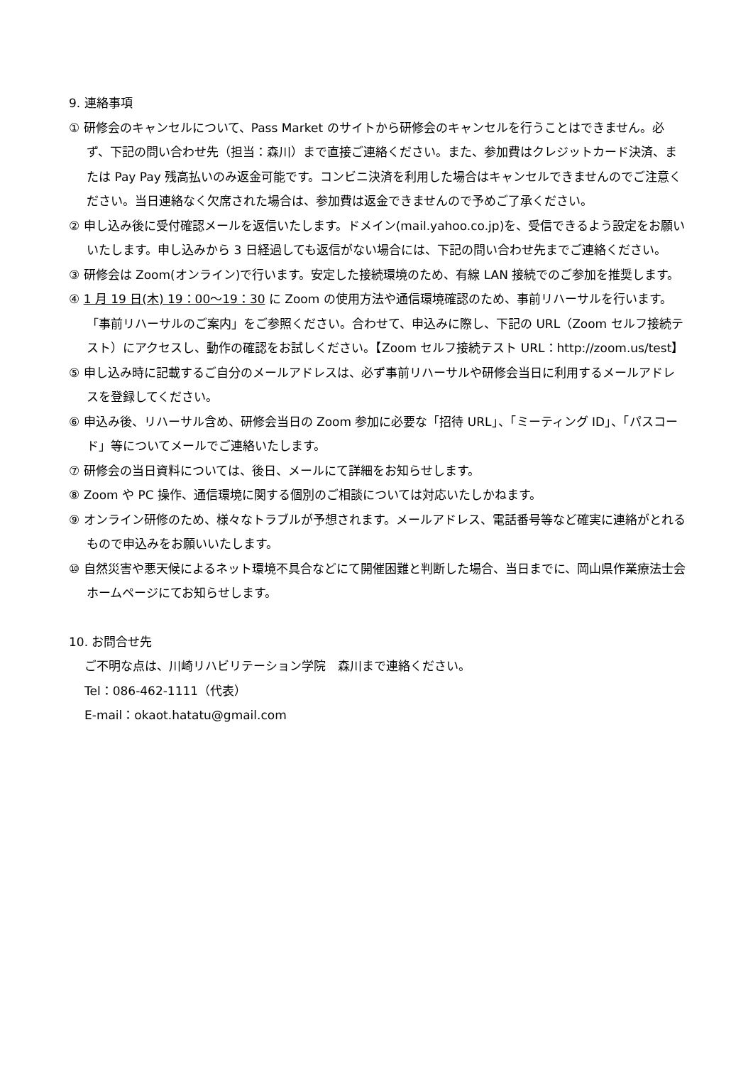9. 連絡事項
① 研修会のキャンセルについて、Pass Market のサイトから研修会のキャンセルを行うことはできません。必ず、下記の問い合わせ先（担当：森川）まで直接ご連絡ください。また、参加費はクレジットカード決済、または Pay Pay 残高払いのみ返金可能です。コンビニ決済を利用した場合はキャンセルできませんのでご注意ください。当日連絡なく欠席された場合は、参加費は返金できませんので予めご了承ください。
② 申し込み後に受付確認メールを返信いたします。ドメイン(mail.yahoo.co.jp)を、受信できるよう設定をお願いいたします。申し込みから 3 日経過しても返信がない場合には、下記の問い合わせ先までご連絡ください。
③ 研修会は Zoom(オンライン)で行います。安定した接続環境のため、有線 LAN 接続でのご参加を推奨します。
④ 1 月 19 日(木) 19：00～19：30 に Zoom の使用方法や通信環境確認のため、事前リハーサルを行います。「事前リハーサルのご案内」をご参照ください。合わせて、申込みに際し、下記の URL（Zoom セルフ接続テスト）にアクセスし、動作の確認をお試しください。【Zoom セルフ接続テスト URL：http://zoom.us/test】
⑤ 申し込み時に記載するご自分のメールアドレスは、必ず事前リハーサルや研修会当日に利用するメールアドレスを登録してください。
⑥ 申込み後、リハーサル含め、研修会当日の Zoom 参加に必要な「招待 URL」、「ミーティング ID」、「パスコード」等についてメールでご連絡いたします。
⑦ 研修会の当日資料については、後日、メールにて詳細をお知らせします。
⑧ Zoom や PC 操作、通信環境に関する個別のご相談については対応いたしかねます。
⑨ オンライン研修のため、様々なトラブルが予想されます。メールアドレス、電話番号等など確実に連絡がとれるもので申込みをお願いいたします。
⑩ 自然災害や悪天候によるネット環境不具合などにて開催困難と判断した場合、当日までに、岡山県作業療法士会ホームページにてお知らせします。
10. お問合せ先
ご不明な点は、川崎リハビリテーション学院　森川まで連絡ください。
Tel：086-462-1111（代表）
E-mail：okaot.hatatu@gmail.com